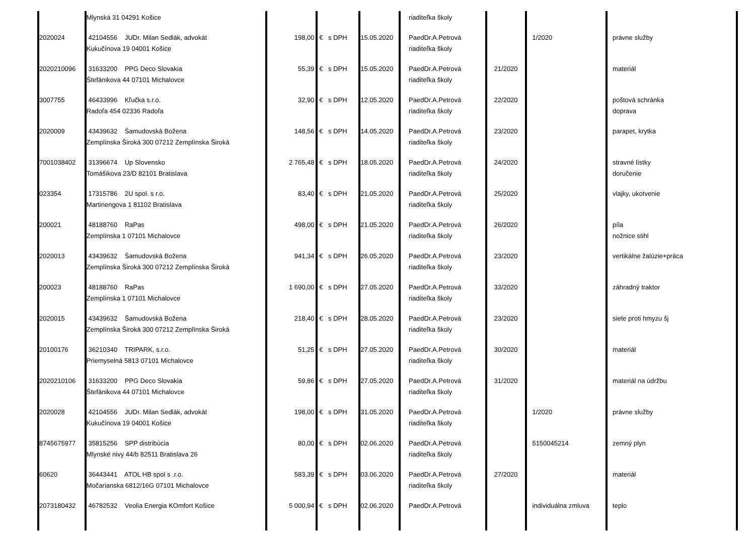| | Mlynská 31 04291 Košice | | | | | riaditeľka školy | | | |
| 2020024 | 42104556 JUDr. Milan Sedlák, advokát Kukučínova 19 04001 Košice | 198,00 | € | s DPH | 15.05.2020 | PaedDr.A.Petrová riaditeľka školy | | 1/2020 | právne služby |
| 2020210096 | 31633200 PPG Deco Slovakia Štefánikova 44 07101 Michalovce | 55,39 | € | s DPH | 15.05.2020 | PaedDr.A.Petrová riaditeľka školy | 21/2020 | | materiál |
| 3007755 | 46433996 Kľučka s.r.o. Radoľa 454 02336 Radoľa | 32,90 | € | s DPH | 12.05.2020 | PaedDr.A.Petrová riaditeľka školy | 22/2020 | | poštová schránka doprava |
| 2020009 | 43439632 Šamudovská Božena Zemplínska Široká 300 07212 Zemplínska Široká | 148,56 | € | s DPH | 14.05.2020 | PaedDr.A.Petrová riaditeľka školy | 23/2020 | | parapet, krytka |
| 7001038402 | 31396674 Up Slovensko Tomášikova 23/D 82101 Bratislava | 2 765,48 | € | s DPH | 18.05.2020 | PaedDr.A.Petrová riaditeľka školy | 24/2020 | | stravné lístky doručenie |
| 023354 | 17315786 2U spol. s r.o. Martinengova 1 81102 Bratislava | 83,40 | € | s DPH | 21.05.2020 | PaedDr.A.Petrová riaditeľka školy | 25/2020 | | vlajky, ukotvenie |
| 200021 | 48188760 RaPas Zemplínska 1 07101 Michalovce | 498,00 | € | s DPH | 21.05.2020 | PaedDr.A.Petrová riaditeľka školy | 26/2020 | | píla nožnice stihl |
| 2020013 | 43439632 Šamudovská Božena Zemplínska Široká 300 07212 Zemplínska Široká | 941,34 | € | s DPH | 26.05.2020 | PaedDr.A.Petrová riaditeľka školy | 23/2020 | | vertikálne žalúzie+práca |
| 200023 | 48188760 RaPas Zemplínska 1 07101 Michalovce | 1 690,00 | € | s DPH | 27.05.2020 | PaedDr.A.Petrová riaditeľka školy | 33/2020 | | záhradný traktor |
| 2020015 | 43439632 Šamudovská Božena Zemplínska Široká 300 07212 Zemplínska Široká | 218,40 | € | s DPH | 28.05.2020 | PaedDr.A.Petrová riaditeľka školy | 23/2020 | | siete proti hmyzu šj |
| 20100176 | 36210340 TRIPARK, s.r.o. Priemyselná 5813 07101 Michalovce | 51,25 | € | s DPH | 27.05.2020 | PaedDr.A.Petrová riaditeľka školy | 30/2020 | | materiál |
| 2020210106 | 31633200 PPG Deco Slovakia Štefánikova 44 07101 Michalovce | 59,86 | € | s DPH | 27.05.2020 | PaedDr.A.Petrová riaditeľka školy | 31/2020 | | materiál na údržbu |
| 2020028 | 42104556 JUDr. Milan Sedlák, advokát Kukučínova 19 04001 Košice | 198,00 | € | s DPH | 31.05.2020 | PaedDr.A.Petrová riaditeľka školy | | 1/2020 | právne služby |
| 8745675977 | 35815256 SPP distribúcia Mlynské nivy 44/b 82511 Bratislava 26 | 80,00 | € | s DPH | 02.06.2020 | PaedDr.A.Petrová riaditeľka školy | | 5150045214 | zemný plyn |
| 60620 | 36443441 ATOL HB spol s .r.o. Močarianska 6812/16G 07101 Michalovce | 583,39 | € | s DPH | 03.06.2020 | PaedDr.A.Petrová riaditeľka školy | 27/2020 | | materiál |
| 2073180432 | 46782532 Veolia Energia KOmfort Košice | 5 000,94 | € | s DPH | 02.06.2020 | PaedDr.A.Petrová | | individuálna zmluva | teplo |